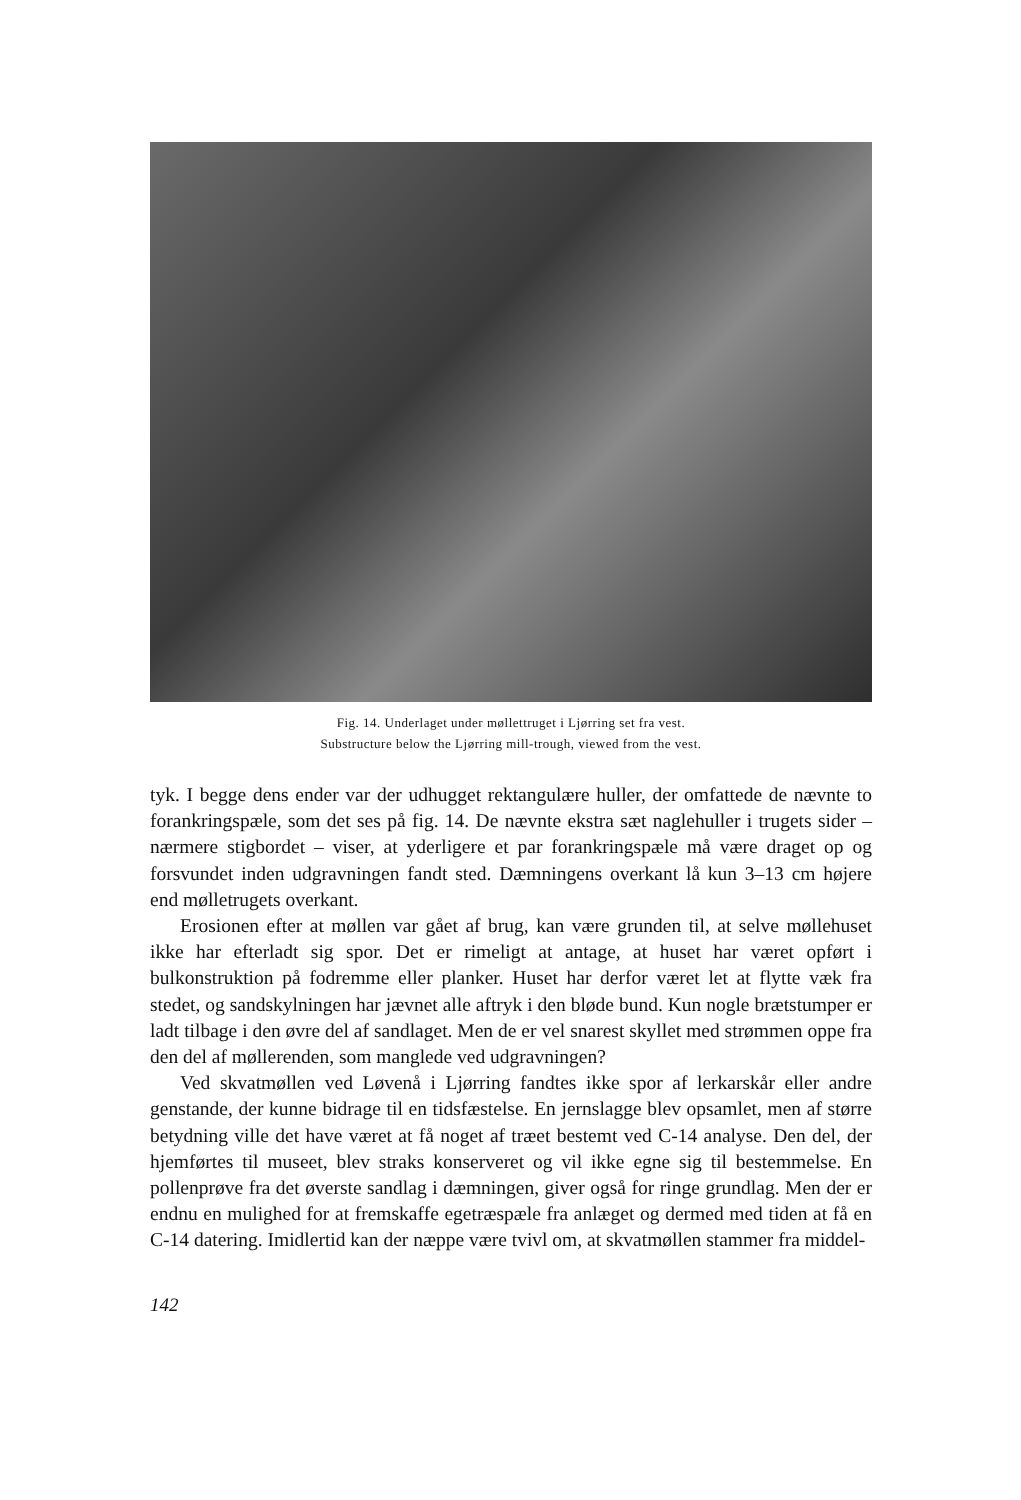Fig. 14. Underlaget under møllettruget i Ljørring set fra vest.
Substructure below the Ljørring mill-trough, viewed from the vest.
tyk. I begge dens ender var der udhugget rektangulære huller, der omfattede de nævnte to forankringspæle, som det ses på fig. 14. De nævnte ekstra sæt naglehuller i trugets sider – nærmere stigbordet – viser, at yderligere et par forankringspæle må være draget op og forsvundet inden udgravningen fandt sted. Dæmningens overkant lå kun 3–13 cm højere end mølletrugets overkant.
Erosionen efter at møllen var gået af brug, kan være grunden til, at selve møllehuset ikke har efterladt sig spor. Det er rimeligt at antage, at huset har været opført i bulkonstruktion på fodremme eller planker. Huset har derfor været let at flytte væk fra stedet, og sandskylningen har jævnet alle aftryk i den bløde bund. Kun nogle brætstumper er ladt tilbage i den øvre del af sandlaget. Men de er vel snarest skyllet med strømmen oppe fra den del af møllerenden, som manglede ved udgravningen?
Ved skvatmøllen ved Løvenå i Ljørring fandtes ikke spor af lerkarskår eller andre genstande, der kunne bidrage til en tidsfæstelse. En jernslagge blev opsamlet, men af større betydning ville det have været at få noget af træet bestemt ved C-14 analyse. Den del, der hjemførtes til museet, blev straks konserveret og vil ikke egne sig til bestemmelse. En pollenprøve fra det øverste sandlag i dæmningen, giver også for ringe grundlag. Men der er endnu en mulighed for at fremskaffe egetræspæle fra anlæget og dermed med tiden at få en C-14 datering. Imidlertid kan der næppe være tvivl om, at skvatmøllen stammer fra middel-
142